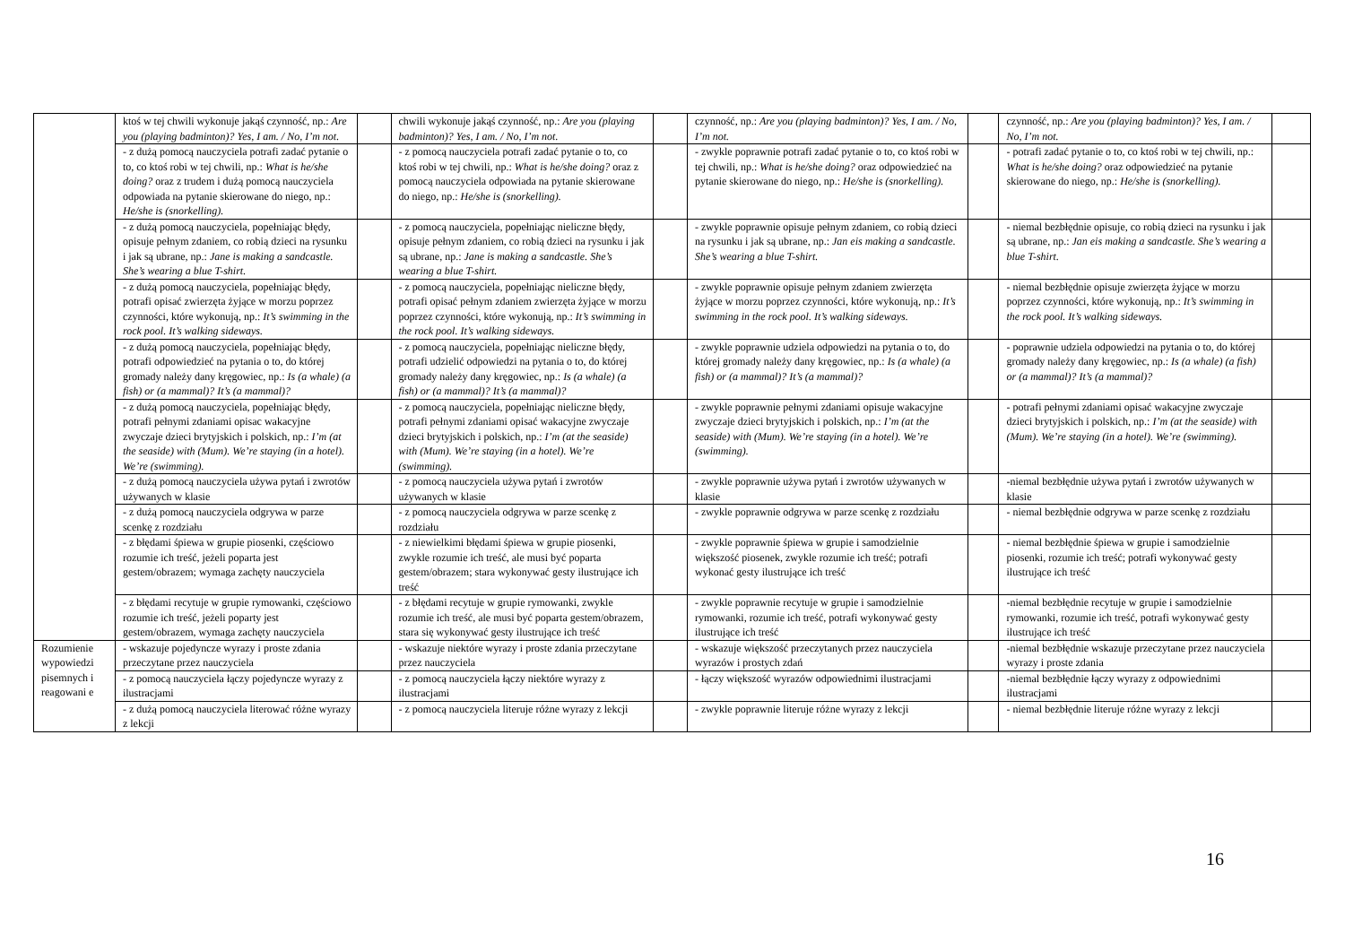| | ktoś w tej chwili wykonuje jakąś czynność, np.: Are you (playing badminton)? Yes, I am. / No, I’m not. | | chwili wykonuje jakąś czynność, np.: Are you (playing badminton)? Yes, I am. / No, I’m not. | | czynność, np.: Are you (playing badminton)? Yes, I am. / No, I’m not. | | czynność, np.: Are you (playing badminton)? Yes, I am. / No, I’m not. | |
| | - z dużą pomocą nauczyciela potrafi zadać pytanie o to, co ktoś robi w tej chwili, np.: What is he/she doing? oraz z trudem i dużą pomocą nauczyciela odpowiada na pytanie skierowane do niego, np.: He/she is (snorkelling). | | - z pomocą nauczyciela potrafi zadać pytanie o to, co ktoś robi w tej chwili, np.: What is he/she doing? oraz z pomocą nauczyciela odpowiada na pytanie skierowane do niego, np.: He/she is (snorkelling). | | - zwykle poprawnie potrafi zadać pytanie o to, co ktoś robi w tej chwili, np.: What is he/she doing? oraz odpowiedzieć na pytanie skierowane do niego, np.: He/she is (snorkelling). | | - potrafi zadać pytanie o to, co ktoś robi w tej chwili, np.: What is he/she doing? oraz odpowiedzieć na pytanie skierowane do niego, np.: He/she is (snorkelling). | |
| | - z dużą pomocą nauczyciela, popełniając błędy, opisuje pełnym zdaniem, co robią dzieci na rysunku i jak są ubrane, np.: Jane is making a sandcastle. She’s wearing a blue T-shirt. | | - z pomocą nauczyciela, popełniając nieliczne błędy, opisuje pełnym zdaniem, co robią dzieci na rysunku i jak są ubrane, np.: Jane is making a sandcastle. She’s wearing a blue T-shirt. | | - zwykle poprawnie opisuje pełnym zdaniem, co robią dzieci na rysunku i jak są ubrane, np.: Jan eis making a sandcastle. She’s wearing a blue T-shirt. | | - niemal bezbłędnie opisuje, co robią dzieci na rysunku i jak są ubrane, np.: Jan eis making a sandcastle. She’s wearing a blue T-shirt. | |
| | - z dużą pomocą nauczyciela, popełniając błędy, potrafi opisać zwierzęta żyjące w morzu poprzez czynności, które wykonują, np.: It’s swimming in the rock pool. It’s walking sideways. | | - z pomocą nauczyciela, popełniając nieliczne błędy, potrafi opisać pełnym zdaniem zwierzęta żyjące w morzu poprzez czynności, które wykonują, np.: It’s swimming in the rock pool. It’s walking sideways. | | - zwykle poprawnie opisuje pełnym zdaniem zwierzęta żyjące w morzu poprzez czynności, które wykonują, np.: It’s swimming in the rock pool. It’s walking sideways. | | - niemal bezbłędnie opisuje zwierzęta żyjące w morzu poprzez czynności, które wykonują, np.: It’s swimming in the rock pool. It’s walking sideways. | |
| | - z dużą pomocą nauczyciela, popełniając błędy, potrafi odpowiedzieć na pytania o to, do której gromady należy dany kręgowiec, np.: Is (a whale) (a fish) or (a mammal)? It’s (a mammal)? | | - z pomocą nauczyciela, popełniając nieliczne błędy, potrafi udzielić odpowiedzi na pytania o to, do której gromady należy dany kręgowiec, np.: Is (a whale) (a fish) or (a mammal)? It’s (a mammal)? | | - zwykle poprawnie udziela odpowiedzi na pytania o to, do której gromady należy dany kręgowiec, np.: Is (a whale) (a fish) or (a mammal)? It’s (a mammal)? | | - poprawnie udziela odpowiedzi na pytania o to, do której gromady należy dany kręgowiec, np.: Is (a whale) (a fish) or (a mammal)? It’s (a mammal)? | |
| | - z dużą pomocą nauczyciela, popełniając błędy, potrafi pełnymi zdaniami opisac wakacyjne zwyczaje dzieci brytyjskich i polskich, np.: I’m (at the seaside) with (Mum). We’re staying (in a hotel). We’re (swimming). | | - z pomocą nauczyciela, popełniając nieliczne błędy, potrafi pełnymi zdaniami opisać wakacyjne zwyczaje dzieci brytyjskich i polskich, np.: I’m (at the seaside) with (Mum). We’re staying (in a hotel). We’re (swimming). | | - zwykle poprawnie pełnymi zdaniami opisuje wakacyjne zwyczaje dzieci brytyjskich i polskich, np.: I’m (at the seaside) with (Mum). We’re staying (in a hotel). We’re (swimming). | | - potrafi pełnymi zdaniami opisać wakacyjne zwyczaje dzieci brytyjskich i polskich, np.: I’m (at the seaside) with (Mum). We’re staying (in a hotel). We’re (swimming). | |
| | - z dużą pomocą nauczyciela używa pytań i zwrotów używanych w klasie | | - z pomocą nauczyciela używa pytań i zwrotów używanych w klasie | | - zwykle poprawnie używa pytań i zwrotów używanych w klasie | | -niemal bezbłędnie używa pytań i zwrotów używanych w klasie | |
| | - z dużą pomocą nauczyciela odgrywa w parze scenkę z rozdziału | | - z pomocą nauczyciela odgrywa w parze scenkę z rozdziału | | - zwykle poprawnie odgrywa w parze scenkę z rozdziału | | - niemal bezbłędnie odgrywa w parze scenkę z rozdziału | |
| | - z błędami śpiewa w grupie piosenki, częściowo rozumie ich treść, jeżeli poparta jest gestem/obrazem; wymaga zachęty nauczyciela | | - z niewielkimi błędami śpiewa w grupie piosenki, zwykle rozumie ich treść, ale musi być poparta gestem/obrazem; stara wykonywać gesty ilustrujące ich treść | | - zwykle poprawnie śpiewa w grupie i samodzielnie większość piosenek, zwykle rozumie ich treść; potrafi wykonać gesty ilustrujące ich treść | | - niemal bezbłędnie śpiewa w grupie i samodzielnie piosenki, rozumie ich treść; potrafi wykonywać gesty ilustrujące ich treść | |
| | - z błędami recytuje w grupie rymowanki, częściowo rozumie ich treść, jeżeli poparty jest gestem/obrazem, wymaga zachęty nauczyciela | | - z błędami recytuje w grupie rymowanki, zwykle rozumie ich treść, ale musi być poparta gestem/obrazem, stara się wykonywać gesty ilustrujące ich treść | | - zwykle poprawnie recytuje w grupie i samodzielnie rymowanki, rozumie ich treść, potrafi wykonywać gesty ilustrujące ich treść | | -niemal bezbłędnie recytuje w grupie i samodzielnie rymowanki, rozumie ich treść, potrafi wykonywać gesty ilustrujące ich treść | |
| Rozumienie wypowiedzi pisemnych i reagowani e | - wskazuje pojedyncze wyrazy i proste zdania przeczytane przez nauczyciela | | - wskazuje niektóre wyrazy i proste zdania przeczytane przez nauczyciela | | - wskazuje większość przeczytanych przez nauczyciela wyrazów i prostych zdań | | -niemal bezbłędnie wskazuje przeczytane przez nauczyciela wyrazy i proste zdania | |
| | - z pomocą nauczyciela łączy pojedyncze wyrazy z ilustracjami | | - z pomocą nauczyciela łączy niektóre wyrazy z ilustracjami | | - łączy większość wyrazów odpowiednimi ilustracjami | | -niemal bezbłędnie łączy wyrazy z odpowiednimi ilustracjami | |
| | - z dużą pomocą nauczyciela literować różne wyrazy z lekcji | | - z pomocą nauczyciela literuje różne wyrazy z lekcji | | - zwykle poprawnie literuje różne wyrazy z lekcji | | - niemal bezbłędnie literuje różne wyrazy z lekcji | |
16